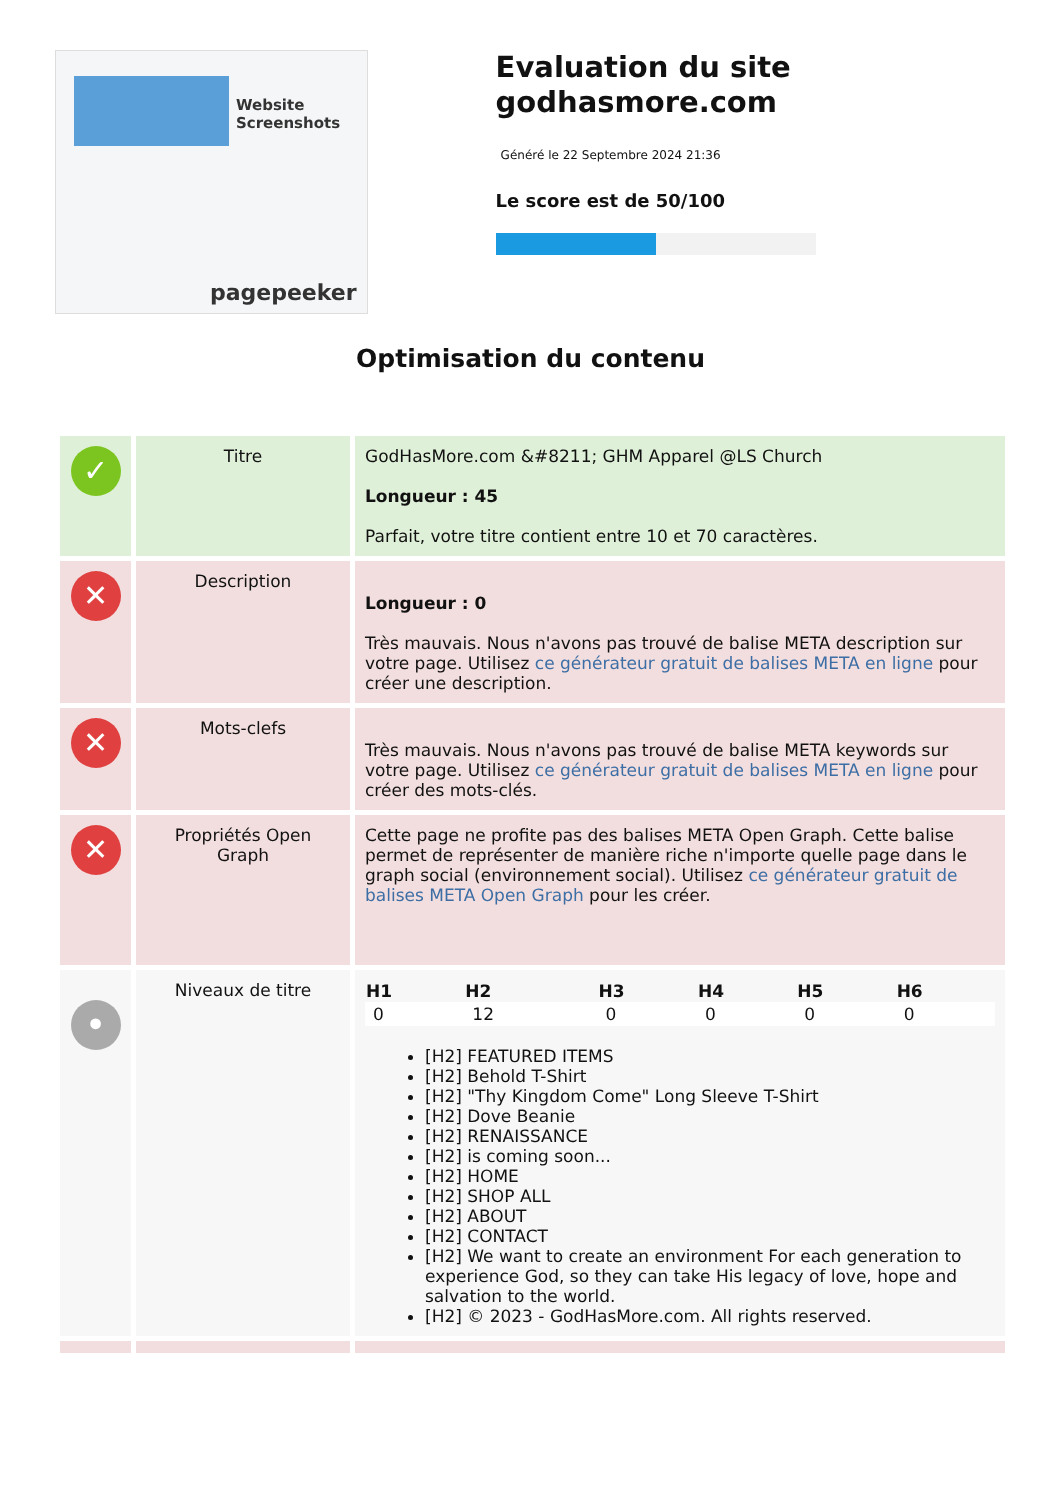Website Screenshots
pagepeeker
Evaluation du site godhasmore.com
Généré le 22 Septembre 2024 21:36
Le score est de 50/100
Optimisation du contenu
| ✓ | Titre | GodHasMore.com &#8211; GHM Apparel @LS Church Longueur : 45 Parfait, votre titre contient entre 10 et 70 caractères. |
| ✕ | Description | Longueur : 0 Très mauvais. Nous n'avons pas trouvé de balise META description sur votre page. Utilisez ce générateur gratuit de balises META en ligne pour créer une description. |
| ✕ | Mots-clefs | Très mauvais. Nous n'avons pas trouvé de balise META keywords sur votre page. Utilisez ce générateur gratuit de balises META en ligne pour créer des mots-clés. |
| ✕ | Propriétés Open Graph | Cette page ne profite pas des balises META Open Graph. Cette balise permet de représenter de manière riche n'importe quelle page dans le graph social (environnement social). Utilisez ce générateur gratuit de balises META Open Graph pour les créer. |
| • | Niveaux de titre | / H1 / H2 / H3 / H4 / H5 / H6 / / --- / --- / --- / --- / --- / --- / / 0 / 12 / 0 / 0 / 0 / 0 / [H2] FEATURED ITEMS [H2] Behold T-Shirt [H2] "Thy Kingdom Come" Long Sleeve T-Shirt [H2] Dove Beanie [H2] RENAISSANCE [H2] is coming soon... [H2] HOME [H2] SHOP ALL [H2] ABOUT [H2] CONTACT [H2] We want to create an environment For each generation to experience God, so they can take His legacy of love, hope and salvation to the world. [H2] © 2023 - GodHasMore.com. All rights reserved. |